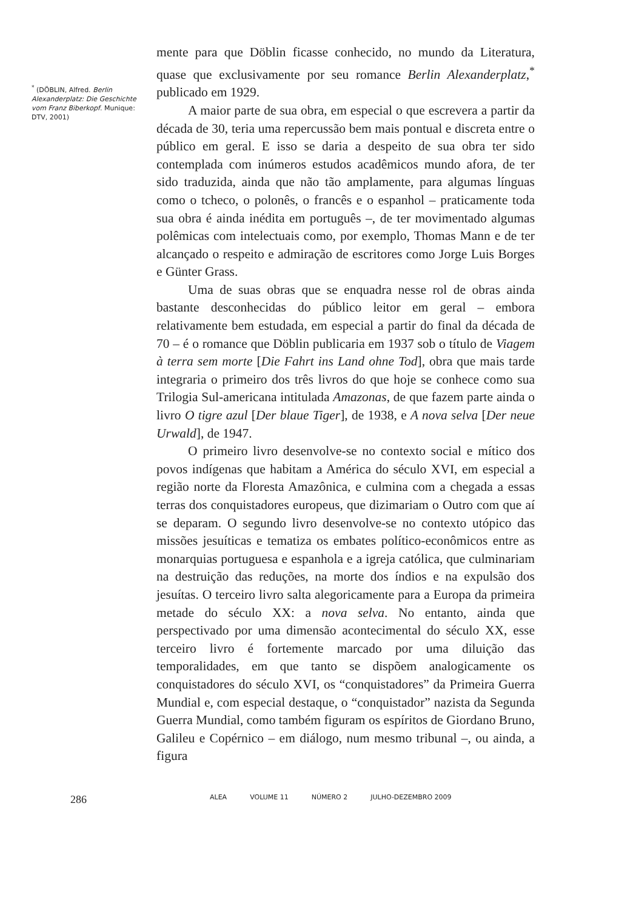<sup>*</sup> (DÖBLIN, Alfred. Berlin Alexanderplatz: Die Geschichte vom Franz Biberkopf. Munique: DTV, 2001)
mente para que Döblin ficasse conhecido, no mundo da Literatura, quase que exclusivamente por seu romance Berlin Alexanderplatz,<sup>*</sup> publicado em 1929.
A maior parte de sua obra, em especial o que escrevera a partir da década de 30, teria uma repercussão bem mais pontual e discreta entre o público em geral. E isso se daria a despeito de sua obra ter sido contemplada com inúmeros estudos acadêmicos mundo afora, de ter sido traduzida, ainda que não tão amplamente, para algumas línguas como o tcheco, o polonês, o francês e o espanhol – praticamente toda sua obra é ainda inédita em português –, de ter movimentado algumas polêmicas com intelectuais como, por exemplo, Thomas Mann e de ter alcançado o respeito e admiração de escritores como Jorge Luis Borges e Günter Grass.
Uma de suas obras que se enquadra nesse rol de obras ainda bastante desconhecidas do público leitor em geral – embora relativamente bem estudada, em especial a partir do final da década de 70 – é o romance que Döblin publicaria em 1937 sob o título de Viagem à terra sem morte [Die Fahrt ins Land ohne Tod], obra que mais tarde integraria o primeiro dos três livros do que hoje se conhece como sua Trilogia Sul-americana intitulada Amazonas, de que fazem parte ainda o livro O tigre azul [Der blaue Tiger], de 1938, e A nova selva [Der neue Urwald], de 1947.
O primeiro livro desenvolve-se no contexto social e mítico dos povos indígenas que habitam a América do século XVI, em especial a região norte da Floresta Amazônica, e culmina com a chegada a essas terras dos conquistadores europeus, que dizimariam o Outro com que aí se deparam. O segundo livro desenvolve-se no contexto utópico das missões jesuíticas e tematiza os embates político-econômicos entre as monarquias portuguesa e espanhola e a igreja católica, que culminariam na destruição das reduções, na morte dos índios e na expulsão dos jesuítas. O terceiro livro salta alegoricamente para a Europa da primeira metade do século XX: a nova selva. No entanto, ainda que perspectivado por uma dimensão acontecimental do século XX, esse terceiro livro é fortemente marcado por uma diluição das temporalidades, em que tanto se dispõem analogicamente os conquistadores do século XVI, os “conquistadores” da Primeira Guerra Mundial e, com especial destaque, o “conquistador” nazista da Segunda Guerra Mundial, como também figuram os espíritos de Giordano Bruno, Galileu e Copérnico – em diálogo, num mesmo tribunal –, ou ainda, a figura
286
ALEA VOLUME 11 NÚMERO 2 JULHO-DEZEMBRO 2009